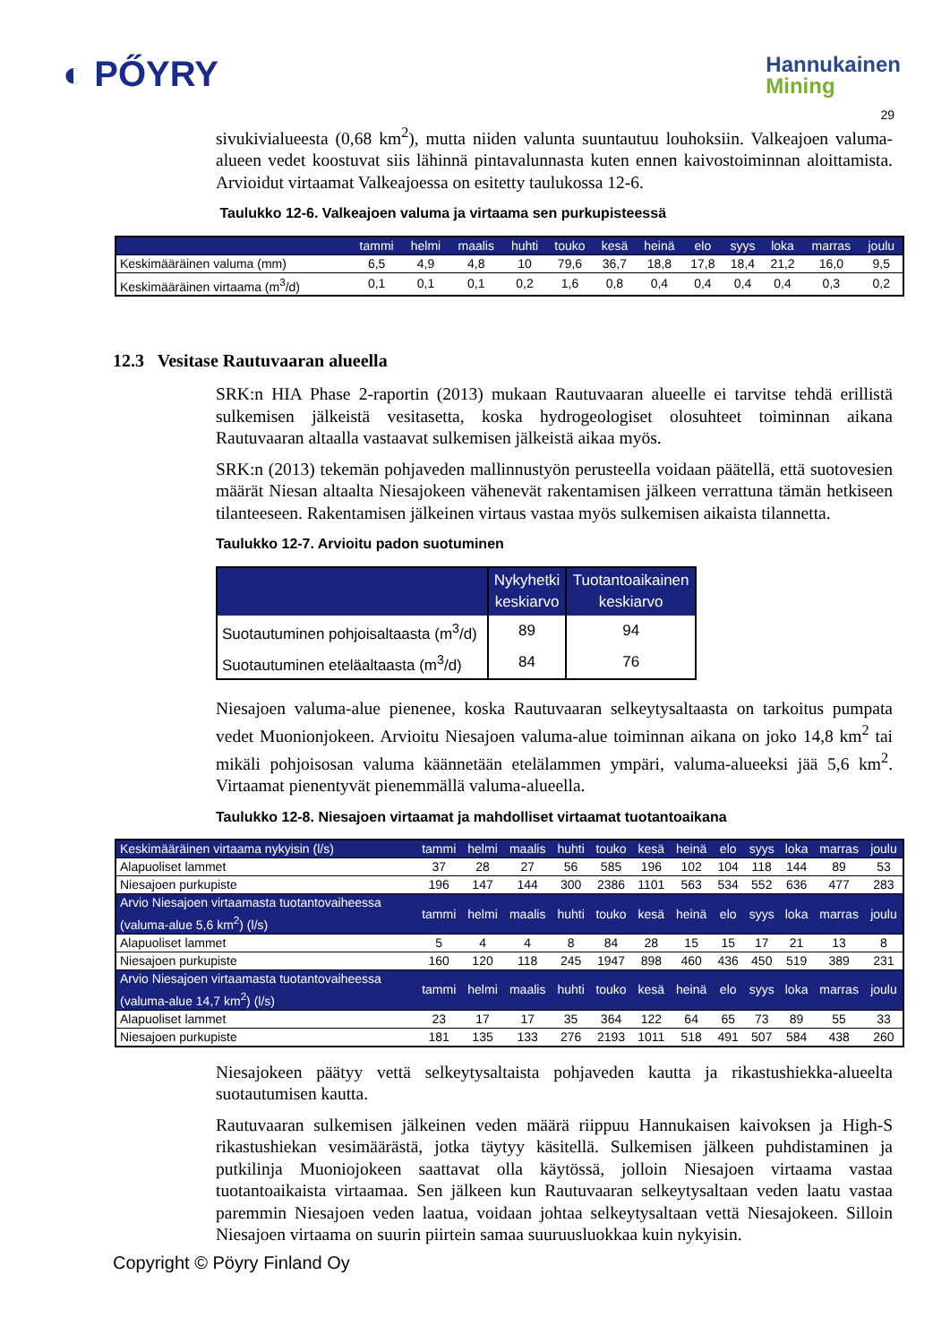◐ PŐYRY
Hannukainen
Mining
29
sivukivialueesta (0,68 km<sup>2</sup>), mutta niiden valunta suuntautuu louhoksiin. Valkeajoen valuma-alueen vedet koostuvat siis lähinnä pintavalunnasta kuten ennen kaivostoiminnan aloittamista. Arvioidut virtaamat Valkeajoessa on esitetty taulukossa 12-6.
Taulukko 12-6. Valkeajoen valuma ja virtaama sen purkupisteessä
| | tammi | helmi | maalis | huhti | touko | kesä | heinä | elo | syys | loka | marras | joulu |
| Keskimääräinen valuma (mm) | 6,5 | 4,9 | 4,8 | 10 | 79,6 | 36,7 | 18,8 | 17,8 | 18,4 | 21,2 | 16,0 | 9,5 |
| Keskimääräinen virtaama (m<sup>3</sup>/d) | 0,1 | 0,1 | 0,1 | 0,2 | 1,6 | 0,8 | 0,4 | 0,4 | 0,4 | 0,4 | 0,3 | 0,2 |
12.3 Vesitase Rautuvaaran alueella
SRK:n HIA Phase 2-raportin (2013) mukaan Rautuvaaran alueelle ei tarvitse tehdä erillistä sulkemisen jälkeistä vesitasetta, koska hydrogeologiset olosuhteet toiminnan aikana Rautuvaaran altaalla vastaavat sulkemisen jälkeistä aikaa myös.
SRK:n (2013) tekemän pohjaveden mallinnustyön perusteella voidaan päätellä, että suotovesien määrät Niesan altaalta Niesajokeen vähenevät rakentamisen jälkeen verrattuna tämän hetkiseen tilanteeseen. Rakentamisen jälkeinen virtaus vastaa myös sulkemisen aikaista tilannetta.
Taulukko 12-7. Arvioitu padon suotuminen
| | Nykyhetki keskiarvo | Tuotantoaikainen keskiarvo |
| Suotautuminen pohjoisaltaasta (m<sup>3</sup>/d) | 89 | 94 |
| Suotautuminen eteläaltaasta (m<sup>3</sup>/d) | 84 | 76 |
Niesajoen valuma-alue pienenee, koska Rautuvaaran selkeytysaltaasta on tarkoitus pumpata vedet Muonionjokeen. Arvioitu Niesajoen valuma-alue toiminnan aikana on joko 14,8 km<sup>2</sup> tai mikäli pohjoisosan valuma käännetään etelälammen ympäri, valuma-alueeksi jää 5,6 km<sup>2</sup>. Virtaamat pienentyvät pienemmällä valuma-alueella.
Taulukko 12-8. Niesajoen virtaamat ja mahdolliset virtaamat tuotantoaikana
| Keskimääräinen virtaama nykyisin (l/s) | tammi | helmi | maalis | huhti | touko | kesä | heinä | elo | syys | loka | marras | joulu |
| Alapuoliset lammet | 37 | 28 | 27 | 56 | 585 | 196 | 102 | 104 | 118 | 144 | 89 | 53 |
| Niesajoen purkupiste | 196 | 147 | 144 | 300 | 2386 | 1101 | 563 | 534 | 552 | 636 | 477 | 283 |
| Arvio Niesajoen virtaamasta tuotantovaiheessa (valuma-alue 5,6 km<sup>2</sup>) (l/s) | tammi | helmi | maalis | huhti | touko | kesä | heinä | elo | syys | loka | marras | joulu |
| Alapuoliset lammet | 5 | 4 | 4 | 8 | 84 | 28 | 15 | 15 | 17 | 21 | 13 | 8 |
| Niesajoen purkupiste | 160 | 120 | 118 | 245 | 1947 | 898 | 460 | 436 | 450 | 519 | 389 | 231 |
| Arvio Niesajoen virtaamasta tuotantovaiheessa (valuma-alue 14,7 km<sup>2</sup>) (l/s) | tammi | helmi | maalis | huhti | touko | kesä | heinä | elo | syys | loka | marras | joulu |
| Alapuoliset lammet | 23 | 17 | 17 | 35 | 364 | 122 | 64 | 65 | 73 | 89 | 55 | 33 |
| Niesajoen purkupiste | 181 | 135 | 133 | 276 | 2193 | 1011 | 518 | 491 | 507 | 584 | 438 | 260 |
Niesajokeen päätyy vettä selkeytysaltaista pohjaveden kautta ja rikastushiekka-alueelta suotautumisen kautta.
Rautuvaaran sulkemisen jälkeinen veden määrä riippuu Hannukaisen kaivoksen ja High-S rikastushiekan vesimäärästä, jotka täytyy käsitellä. Sulkemisen jälkeen puhdistaminen ja putkilinja Muoniojokeen saattavat olla käytössä, jolloin Niesajoen virtaama vastaa tuotantoaikaista virtaamaa. Sen jälkeen kun Rautuvaaran selkeytysaltaan veden laatu vastaa paremmin Niesajoen veden laatua, voidaan johtaa selkeytysaltaan vettä Niesajokeen. Silloin Niesajoen virtaama on suurin piirtein samaa suuruusluokkaa kuin nykyisin.
Copyright © Pöyry Finland Oy